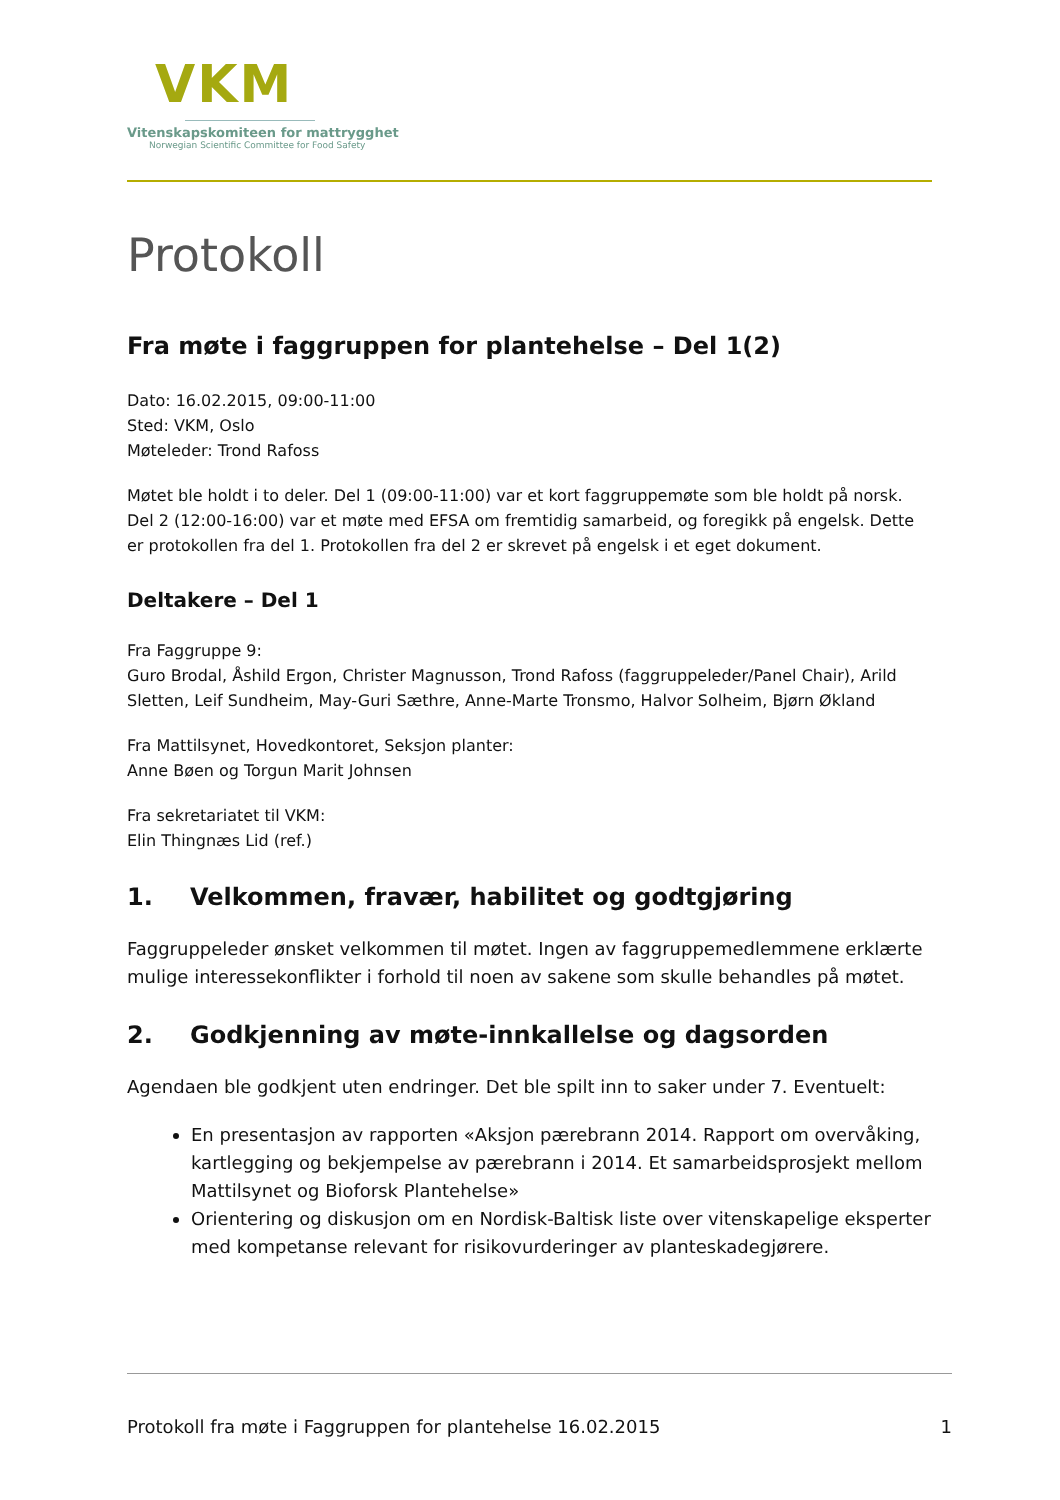VKM
Vitenskapskomiteen for mattrygghet
Norwegian Scientific Committee for Food Safety
Protokoll
Fra møte i faggruppen for plantehelse – Del 1(2)
Dato: 16.02.2015, 09:00-11:00
Sted: VKM, Oslo
Møteleder: Trond Rafoss
Møtet ble holdt i to deler. Del 1 (09:00-11:00) var et kort faggruppemøte som ble holdt på norsk. Del 2 (12:00-16:00) var et møte med EFSA om fremtidig samarbeid, og foregikk på engelsk. Dette er protokollen fra del 1. Protokollen fra del 2 er skrevet på engelsk i et eget dokument.
Deltakere – Del 1
Fra Faggruppe 9:
Guro Brodal, Åshild Ergon, Christer Magnusson, Trond Rafoss (faggruppeleder/Panel Chair), Arild Sletten, Leif Sundheim, May-Guri Sæthre, Anne-Marte Tronsmo, Halvor Solheim, Bjørn Økland
Fra Mattilsynet, Hovedkontoret, Seksjon planter:
Anne Bøen og Torgun Marit Johnsen
Fra sekretariatet til VKM:
Elin Thingnæs Lid (ref.)
1. Velkommen, fravær, habilitet og godtgjøring
Faggruppeleder ønsket velkommen til møtet. Ingen av faggruppemedlemmene erklærte mulige interessekonflikter i forhold til noen av sakene som skulle behandles på møtet.
2. Godkjenning av møte-innkallelse og dagsorden
Agendaen ble godkjent uten endringer. Det ble spilt inn to saker under 7. Eventuelt:
En presentasjon av rapporten «Aksjon pærebrann 2014. Rapport om overvåking, kartlegging og bekjempelse av pærebrann i 2014. Et samarbeidsprosjekt mellom Mattilsynet og Bioforsk Plantehelse»
Orientering og diskusjon om en Nordisk-Baltisk liste over vitenskapelige eksperter med kompetanse relevant for risikovurderinger av planteskadegjørere.
Protokoll fra møte i Faggruppen for plantehelse 16.02.2015 1